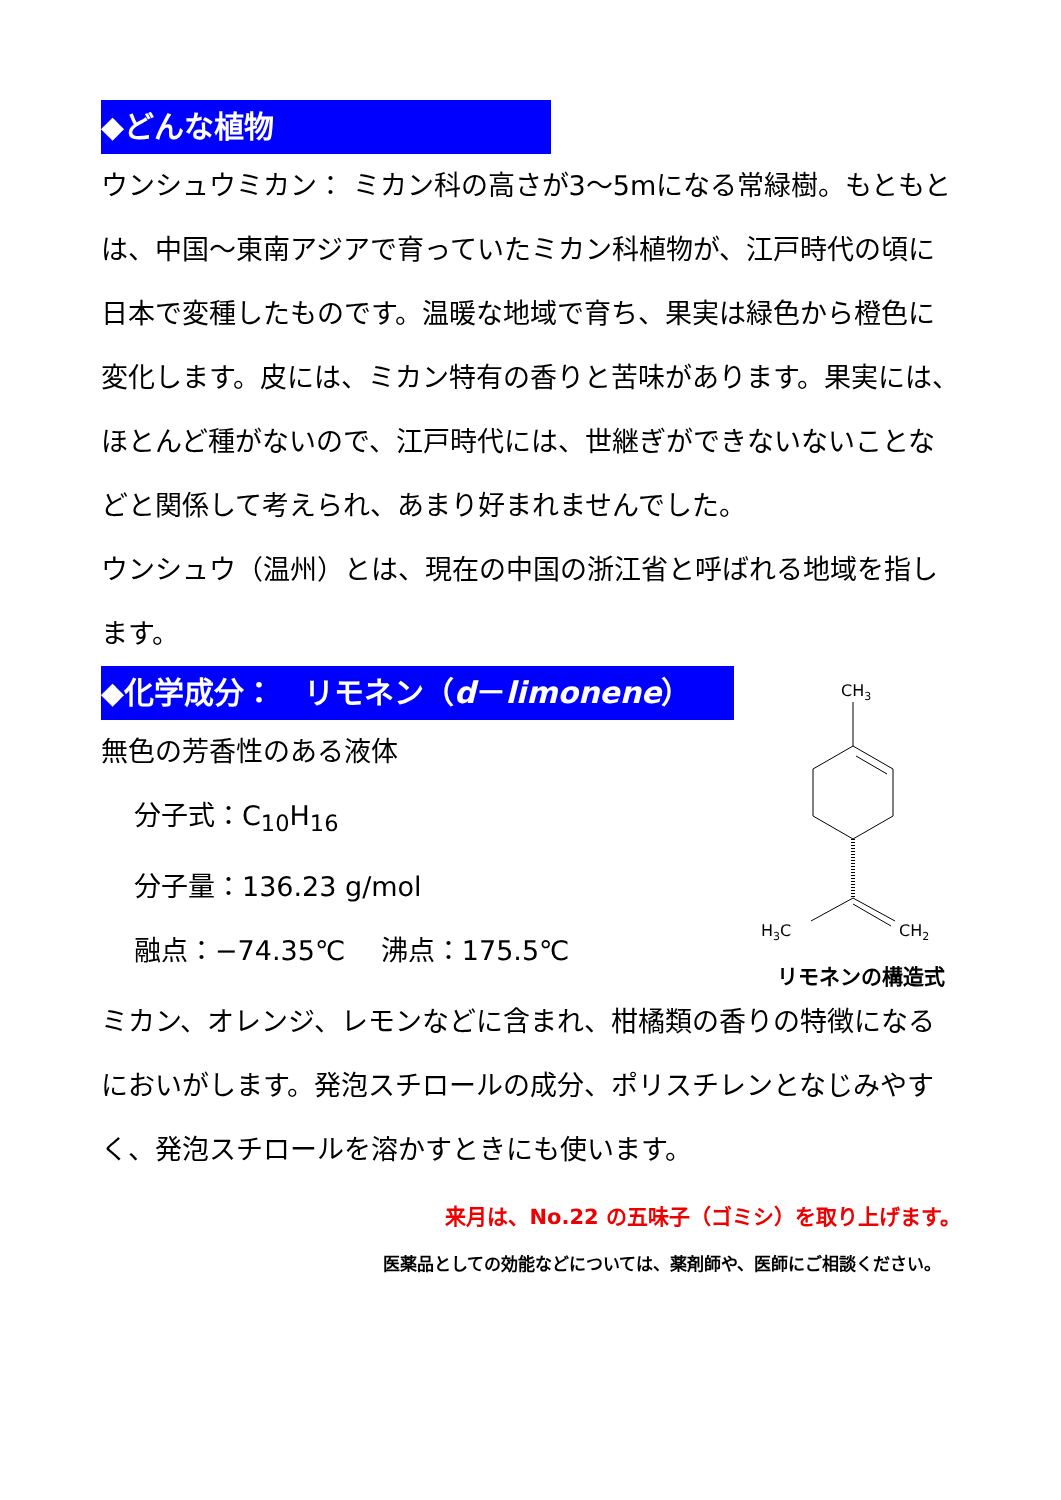◆どんな植物
ウンシュウミカン： ミカン科の高さが3～5mになる常緑樹。もともとは、中国～東南アジアで育っていたミカン科植物が、江戸時代の頃に日本で変種したものです。温暖な地域で育ち、果実は緑色から橙色に変化します。皮には、ミカン特有の香りと苦味があります。果実には、ほとんど種がないので、江戸時代には、世継ぎができないないことなどと関係して考えられ、あまり好まれませんでした。
ウンシュウ（温州）とは、現在の中国の浙江省と呼ばれる地域を指します。
◆化学成分：　リモネン（d－limonene）
無色の芳香性のある液体
分子式：C<sub>10</sub>H<sub>16</sub>
分子量：136.23 g/mol
融点：−74.35℃　 沸点：175.5℃
CH3
H3C
CH2
リモネンの構造式
ミカン、オレンジ、レモンなどに含まれ、柑橘類の香りの特徴になるにおいがします。発泡スチロールの成分、ポリスチレンとなじみやすく、発泡スチロールを溶かすときにも使います。
来月は、No.22 の五味子（ゴミシ）を取り上げます。
医薬品としての効能などについては、薬剤師や、医師にご相談ください。